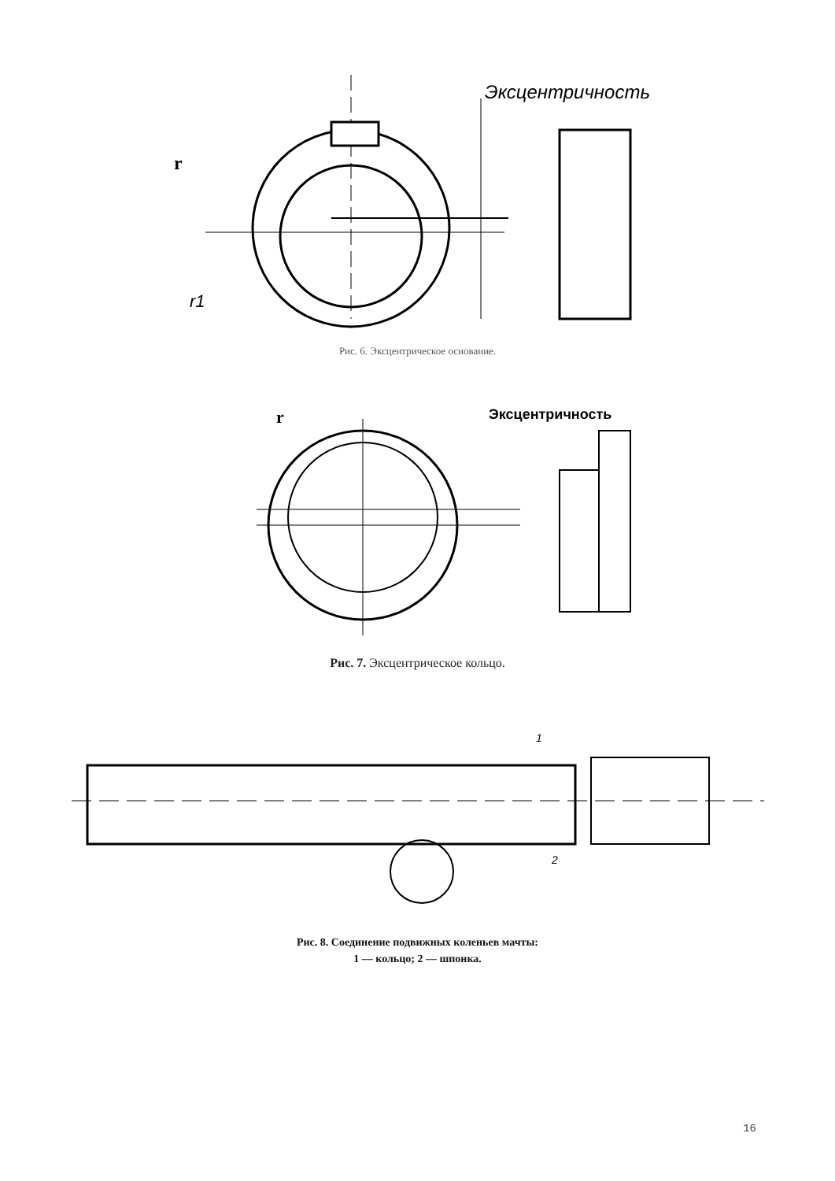Эксцентричность
r
r1
Рис. 6. Эксцентрическое основание.
Эксцентричность
r
Рис. 7. Эксцентрическое кольцо.
1
2
Рис. 8. Соединение подвижных коленьев мачты:
1 — кольцо; 2 — шпонка.
16